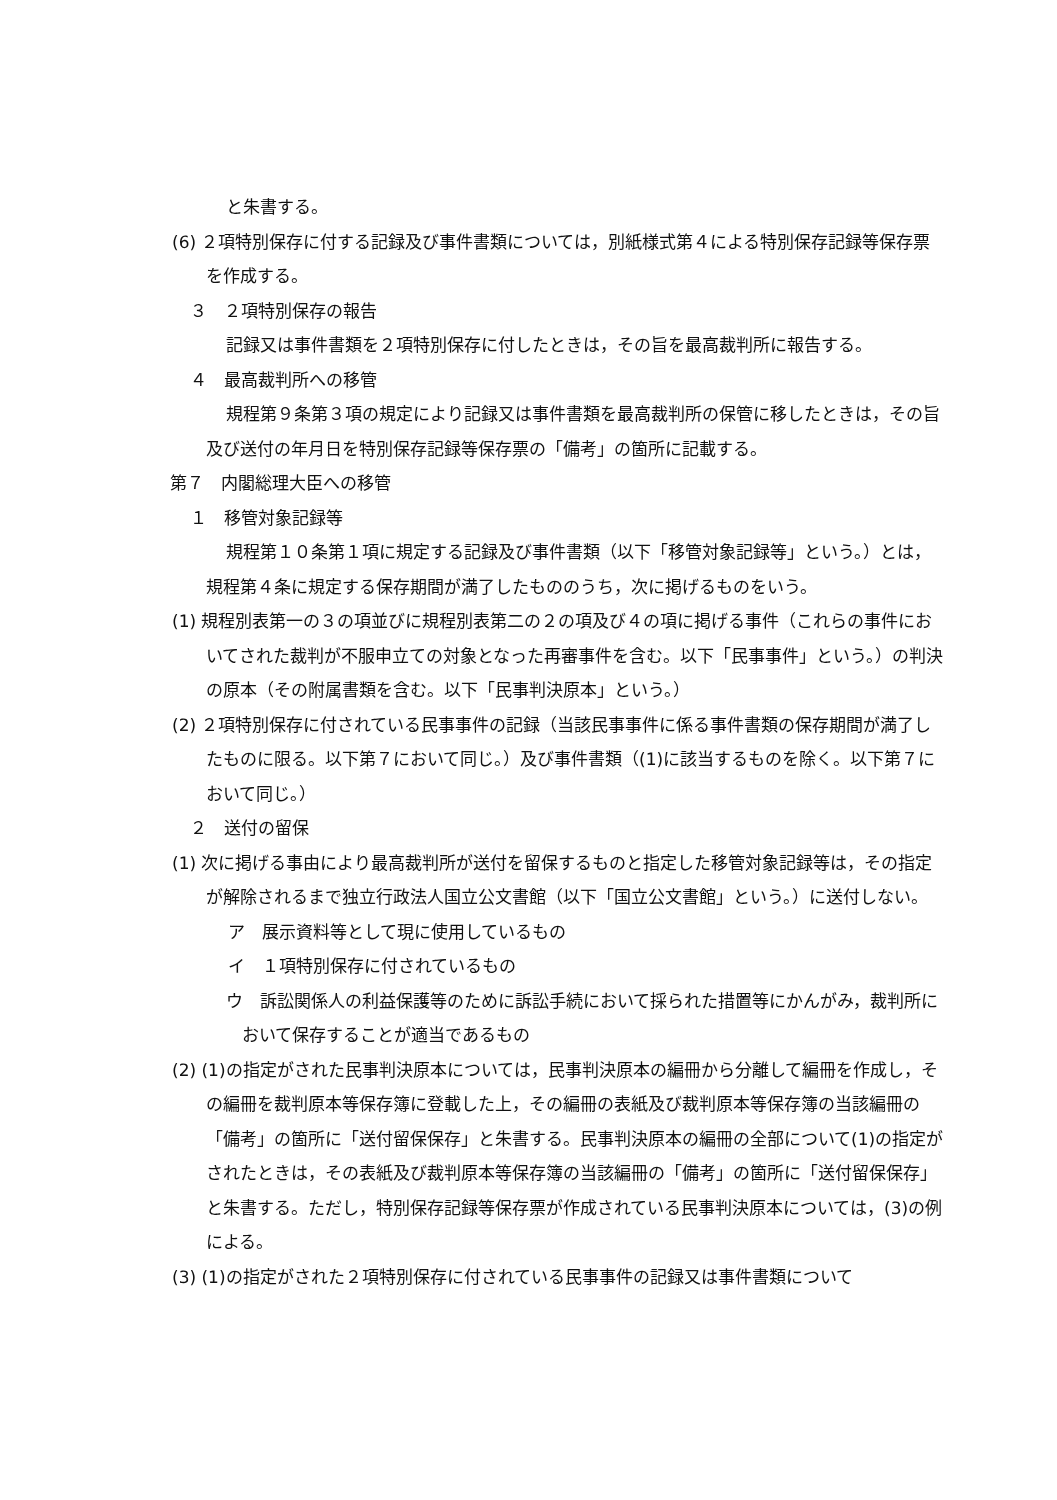と朱書する。
(6) ２項特別保存に付する記録及び事件書類については，別紙様式第４による特別保存記録等保存票を作成する。
３　２項特別保存の報告
記録又は事件書類を２項特別保存に付したときは，その旨を最高裁判所に報告する。
４　最高裁判所への移管
規程第９条第３項の規定により記録又は事件書類を最高裁判所の保管に移したときは，その旨及び送付の年月日を特別保存記録等保存票の「備考」の箇所に記載する。
第７　内閣総理大臣への移管
１　移管対象記録等
規程第１０条第１項に規定する記録及び事件書類（以下「移管対象記録等」という。）とは，規程第４条に規定する保存期間が満了したもののうち，次に掲げるものをいう。
(1) 規程別表第一の３の項並びに規程別表第二の２の項及び４の項に掲げる事件（これらの事件においてされた裁判が不服申立ての対象となった再審事件を含む。以下「民事事件」という。）の判決の原本（その附属書類を含む。以下「民事判決原本」という。）
(2) ２項特別保存に付されている民事事件の記録（当該民事事件に係る事件書類の保存期間が満了したものに限る。以下第７において同じ。）及び事件書類（(1)に該当するものを除く。以下第７において同じ。）
２　送付の留保
(1) 次に掲げる事由により最高裁判所が送付を留保するものと指定した移管対象記録等は，その指定が解除されるまで独立行政法人国立公文書館（以下「国立公文書館」という。）に送付しない。
ア　展示資料等として現に使用しているもの
イ　１項特別保存に付されているもの
ウ　訴訟関係人の利益保護等のために訴訟手続において採られた措置等にかんがみ，裁判所において保存することが適当であるもの
(2) (1)の指定がされた民事判決原本については，民事判決原本の編冊から分離して編冊を作成し，その編冊を裁判原本等保存簿に登載した上，その編冊の表紙及び裁判原本等保存簿の当該編冊の「備考」の箇所に「送付留保保存」と朱書する。民事判決原本の編冊の全部について(1)の指定がされたときは，その表紙及び裁判原本等保存簿の当該編冊の「備考」の箇所に「送付留保保存」と朱書する。ただし，特別保存記録等保存票が作成されている民事判決原本については，(3)の例による。
(3) (1)の指定がされた２項特別保存に付されている民事事件の記録又は事件書類について